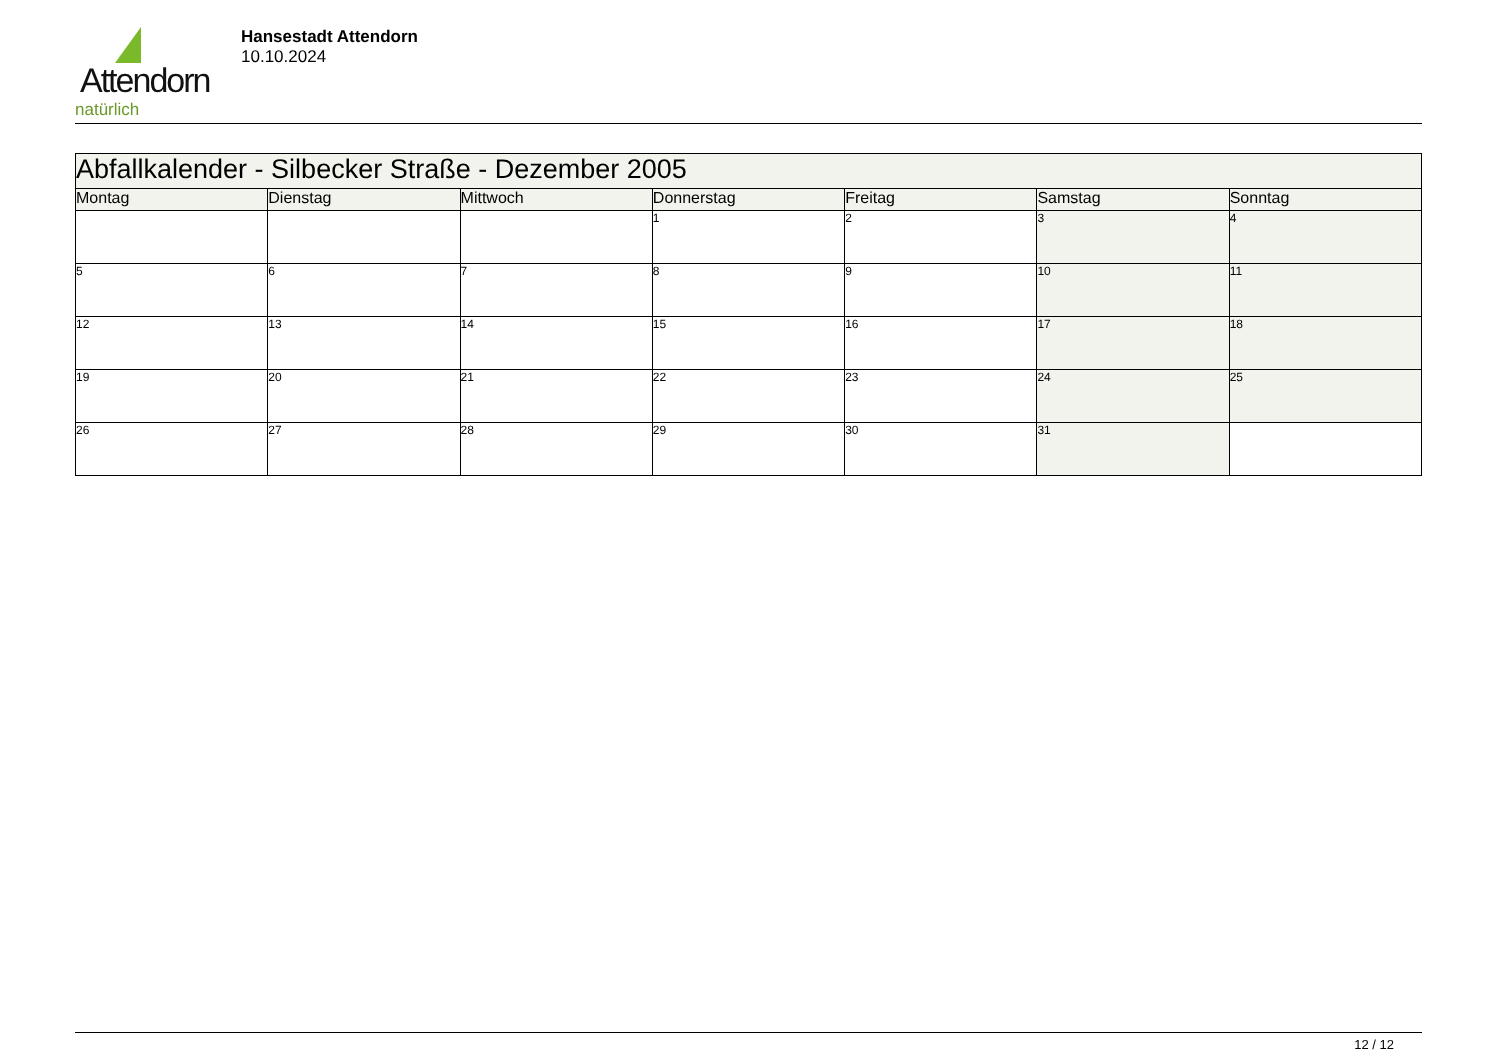Attendorn
natürlich
Hansestadt Attendorn
10.10.2024
| Abfallkalender - Silbecker Straße - Dezember 2005 | | | | | | |
| Montag | Dienstag | Mittwoch | Donnerstag | Freitag | Samstag | Sonntag |
| | | | 1 | 2 | 3 | 4 |
| 5 | 6 | 7 | 8 | 9 | 10 | 11 |
| 12 | 13 | 14 | 15 | 16 | 17 | 18 |
| 19 | 20 | 21 | 22 | 23 | 24 | 25 |
| 26 | 27 | 28 | 29 | 30 | 31 | |
12 / 12